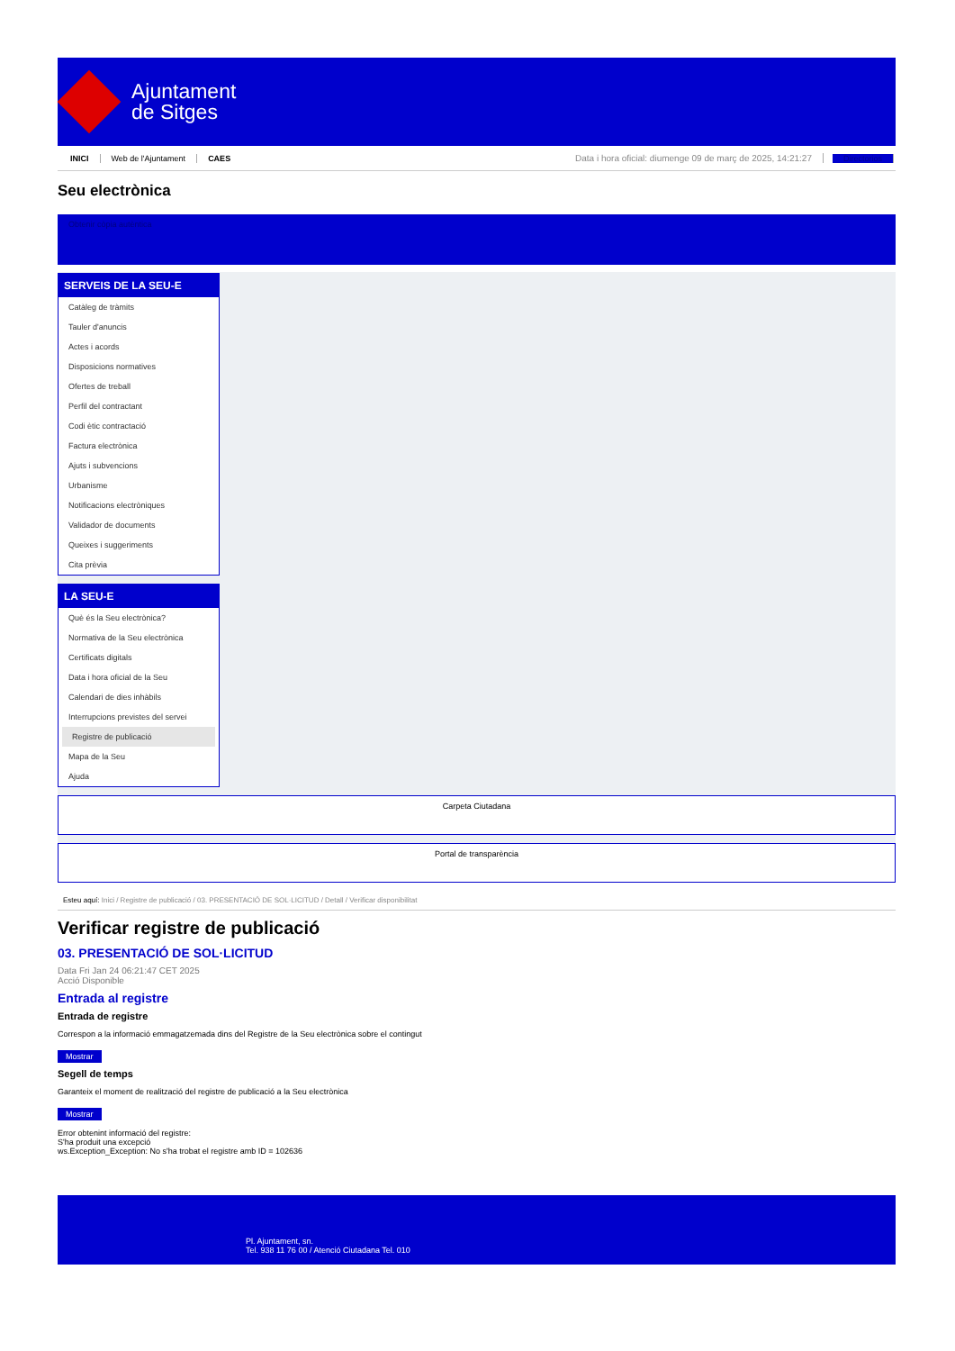Ajuntament
de Sitges
INICI Web de l'Ajuntament CAES Data i hora oficial: diumenge 09 de març de 2025, 14:21:27 Directorios
Seu electrònica
Obtenir còpia autèntica
SERVEIS DE LA SEU-E
Catàleg de tràmits
Tauler d'anuncis
Actes i acords
Disposicions normatives
Ofertes de treball
Perfil del contractant
Codi ètic contractació
Factura electrònica
Ajuts i subvencions
Urbanisme
Notificacions electròniques
Validador de documents
Queixes i suggeriments
Cita prèvia
LA SEU-E
Què és la Seu electrònica?
Normativa de la Seu electrònica
Certificats digitals
Data i hora oficial de la Seu
Calendari de dies inhàbils
Interrupcions previstes del servei
Registre de publicació
Mapa de la Seu
Ajuda
Carpeta Ciutadana
Portal de transparència
Esteu aquí: Inici / Registre de publicació / 03. PRESENTACIÓ DE SOL·LICITUD / Detall / Verificar disponibilitat
Verificar registre de publicació
03. PRESENTACIÓ DE SOL·LICITUD
Data Fri Jan 24 06:21:47 CET 2025
Acció Disponible
Entrada al registre
Entrada de registre
Correspon a la informació emmagatzemada dins del Registre de la Seu electrònica sobre el contingut
Mostrar
Segell de temps
Garanteix el moment de realització del registre de publicació a la Seu electrònica
Mostrar
Error obtenint informació del registre:
S'ha produit una excepció
ws.Exception_Exception: No s'ha trobat el registre amb ID = 102636
Pl. Ajuntament, sn.
Tel. 938 11 76 00 / Atenció Ciutadana Tel. 010